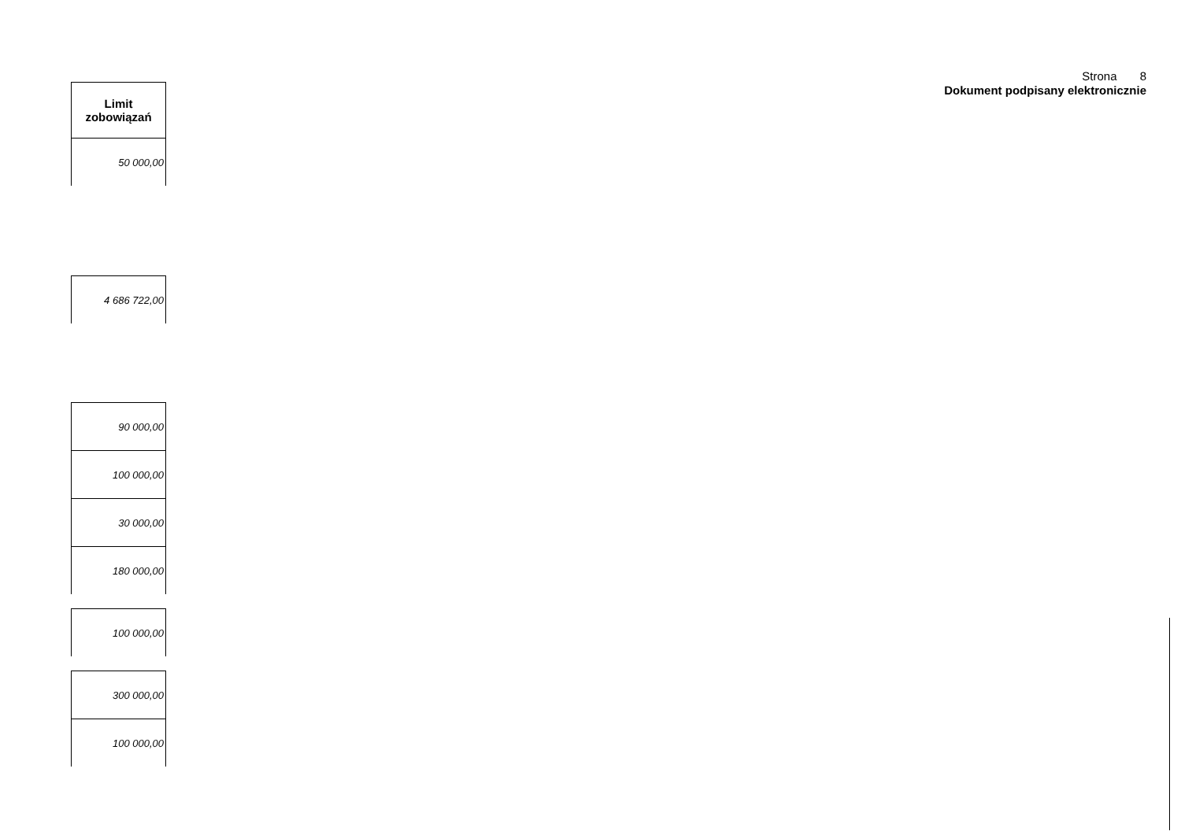Strona 8
Dokument podpisany elektronicznie
| Limit zobowiązań |
| --- |
| 50 000,00 |
| 4 686 722,00 |
| 90 000,00 |
| 100 000,00 |
| 30 000,00 |
| 180 000,00 |
| 100 000,00 |
| 300 000,00 |
| 100 000,00 |